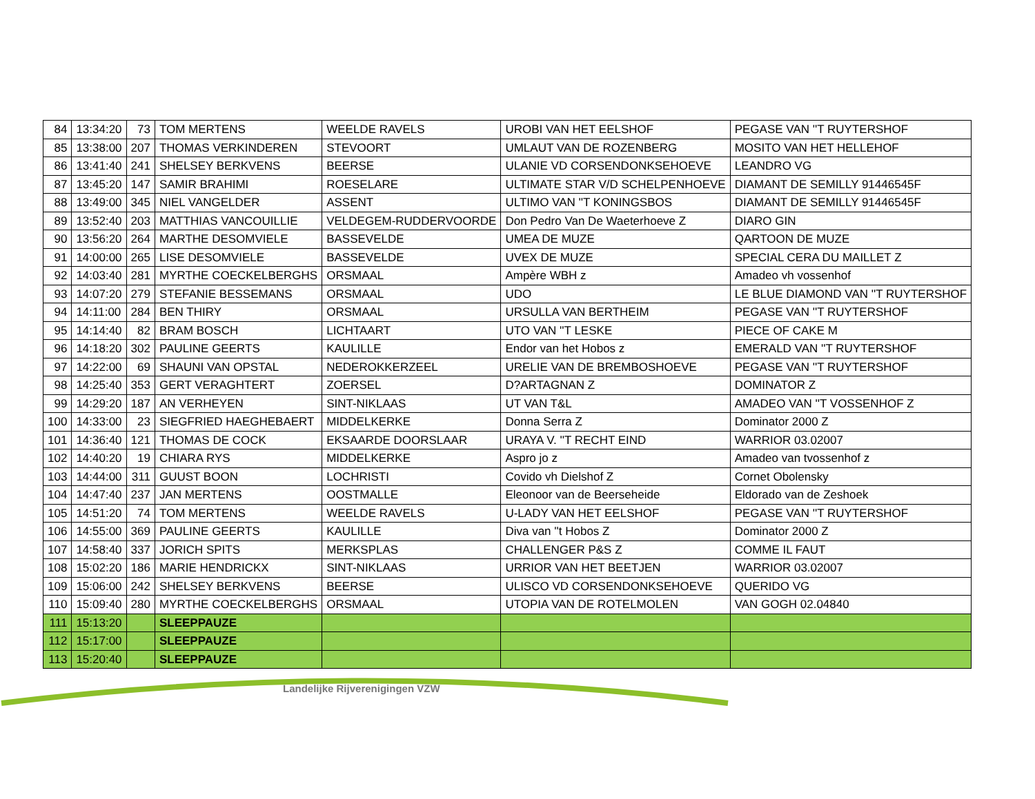| 84 | 13:34:20 | 73 | TOM MERTENS | WEELDE RAVELS | UROBI VAN HET EELSHOF | PEGASE VAN ''T RUYTERSHOF |
| 85 | 13:38:00 | 207 | THOMAS VERKINDEREN | STEVOORT | UMLAUT VAN DE ROZENBERG | MOSITO VAN HET HELLEHOF |
| 86 | 13:41:40 | 241 | SHELSEY BERKVENS | BEERSE | ULANIE VD CORSENDONKSEHOEVE | LEANDRO VG |
| 87 | 13:45:20 | 147 | SAMIR BRAHIMI | ROESELARE | ULTIMATE STAR V/D SCHELPENHOEVE | DIAMANT DE SEMILLY 91446545F |
| 88 | 13:49:00 | 345 | NIEL VANGELDER | ASSENT | ULTIMO VAN ''T KONINGSBOS | DIAMANT DE SEMILLY 91446545F |
| 89 | 13:52:40 | 203 | MATTHIAS VANCOUILLIE | VELDEGEM-RUDDERVOORDE | Don Pedro Van De Waeterhoeve Z | DIARO GIN |
| 90 | 13:56:20 | 264 | MARTHE DESOMVIELE | BASSEVELDE | UMEA DE MUZE | QARTOON DE MUZE |
| 91 | 14:00:00 | 265 | LISE DESOMVIELE | BASSEVELDE | UVEX DE MUZE | SPECIAL CERA DU MAILLET Z |
| 92 | 14:03:40 | 281 | MYRTHE COECKELBERGHS | ORSMAAL | Ampère WBH z | Amadeo vh vossenhof |
| 93 | 14:07:20 | 279 | STEFANIE BESSEMANS | ORSMAAL | UDO | LE BLUE DIAMOND VAN ''T RUYTERSHOF |
| 94 | 14:11:00 | 284 | BEN THIRY | ORSMAAL | URSULLA VAN BERTHEIM | PEGASE VAN ''T RUYTERSHOF |
| 95 | 14:14:40 | 82 | BRAM BOSCH | LICHTAART | UTO VAN ''T LESKE | PIECE OF CAKE M |
| 96 | 14:18:20 | 302 | PAULINE GEERTS | KAULILLE | Endor van het Hobos z | EMERALD VAN ''T RUYTERSHOF |
| 97 | 14:22:00 | 69 | SHAUNI VAN OPSTAL | NEDEROKKERZEEL | URELIE VAN DE BREMBOSHOEVE | PEGASE VAN ''T RUYTERSHOF |
| 98 | 14:25:40 | 353 | GERT VERAGHTERT | ZOERSEL | D?ARTAGNAN Z | DOMINATOR Z |
| 99 | 14:29:20 | 187 | AN VERHEYEN | SINT-NIKLAAS | UT VAN T&L | AMADEO VAN ''T VOSSENHOF Z |
| 100 | 14:33:00 | 23 | SIEGFRIED HAEGHEBAERT | MIDDELKERKE | Donna Serra Z | Dominator 2000 Z |
| 101 | 14:36:40 | 121 | THOMAS DE COCK | EKSAARDE DOORSLAAR | URAYA V. ''T RECHT EIND | WARRIOR 03.02007 |
| 102 | 14:40:20 | 19 | CHIARA RYS | MIDDELKERKE | Aspro jo z | Amadeo van tvossenhof z |
| 103 | 14:44:00 | 311 | GUUST BOON | LOCHRISTI | Covido vh Dielshof Z | Cornet Obolensky |
| 104 | 14:47:40 | 237 | JAN MERTENS | OOSTMALLE | Eleonoor van de Beerseheide | Eldorado van de Zeshoek |
| 105 | 14:51:20 | 74 | TOM MERTENS | WEELDE RAVELS | U-LADY VAN HET EELSHOF | PEGASE VAN ''T RUYTERSHOF |
| 106 | 14:55:00 | 369 | PAULINE GEERTS | KAULILLE | Diva van ''t Hobos Z | Dominator 2000 Z |
| 107 | 14:58:40 | 337 | JORICH SPITS | MERKSPLAS | CHALLENGER P&S Z | COMME IL FAUT |
| 108 | 15:02:20 | 186 | MARIE HENDRICKX | SINT-NIKLAAS | URRIOR VAN HET BEETJEN | WARRIOR 03.02007 |
| 109 | 15:06:00 | 242 | SHELSEY BERKVENS | BEERSE | ULISCO VD CORSENDONKSEHOEVE | QUERIDO VG |
| 110 | 15:09:40 | 280 | MYRTHE COECKELBERGHS | ORSMAAL | UTOPIA VAN DE ROTELMOLEN | VAN GOGH 02.04840 |
| 111 | 15:13:20 | | SLEEPPAUZE | | | |
| 112 | 15:17:00 | | SLEEPPAUZE | | | |
| 113 | 15:20:40 | | SLEEPPAUZE | | | |
Landelijke Rijverenigingen VZW